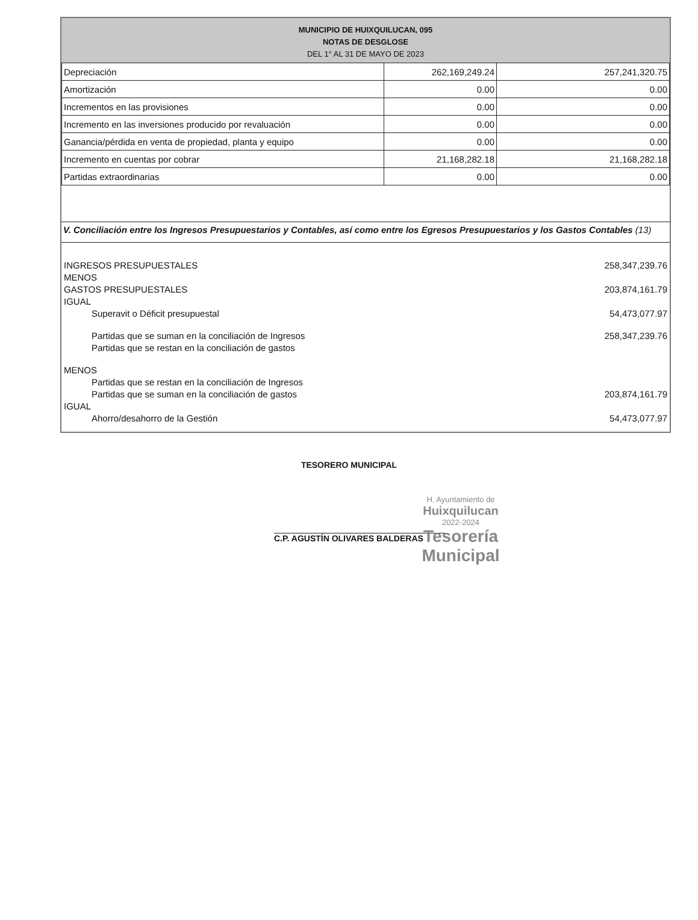MUNICIPIO DE HUIXQUILUCAN, 095
NOTAS DE DESGLOSE
DEL 1° AL 31 DE MAYO DE 2023
| Depreciación | 262,169,249.24 | 257,241,320.75 |
| Amortización | 0.00 | 0.00 |
| Incrementos en las provisiones | 0.00 | 0.00 |
| Incremento en las inversiones producido por revaluación | 0.00 | 0.00 |
| Ganancia/pérdida en venta de propiedad, planta y equipo | 0.00 | 0.00 |
| Incremento en cuentas por cobrar | 21,168,282.18 | 21,168,282.18 |
| Partidas extraordinarias | 0.00 | 0.00 |
V. Conciliación entre los Ingresos Presupuestarios y Contables, así como entre los Egresos Presupuestarios y los Gastos Contables (13)
INGRESOS PRESUPUESTALES
MENOS 258,347,239.76
GASTOS PRESUPUESTALES
IGUAL 203,874,161.79
Superavit o Déficit presupuestal 54,473,077.97
Partidas que se suman en la conciliación de Ingresos
Partidas que se restan en la conciliación de gastos 258,347,239.76
MENOS
Partidas que se restan en la conciliación de Ingresos
Partidas que se suman en la conciliación de gastos
203,874,161.79
IGUAL
Ahorro/desahorro de la Gestión 54,473,077.97
TESORERO MUNICIPAL
C.P. AGUSTÍN OLIVARES BALDERAS
H. Ayuntamiento de
Huixquilucan
2022-2024
Tesorería
Municipal